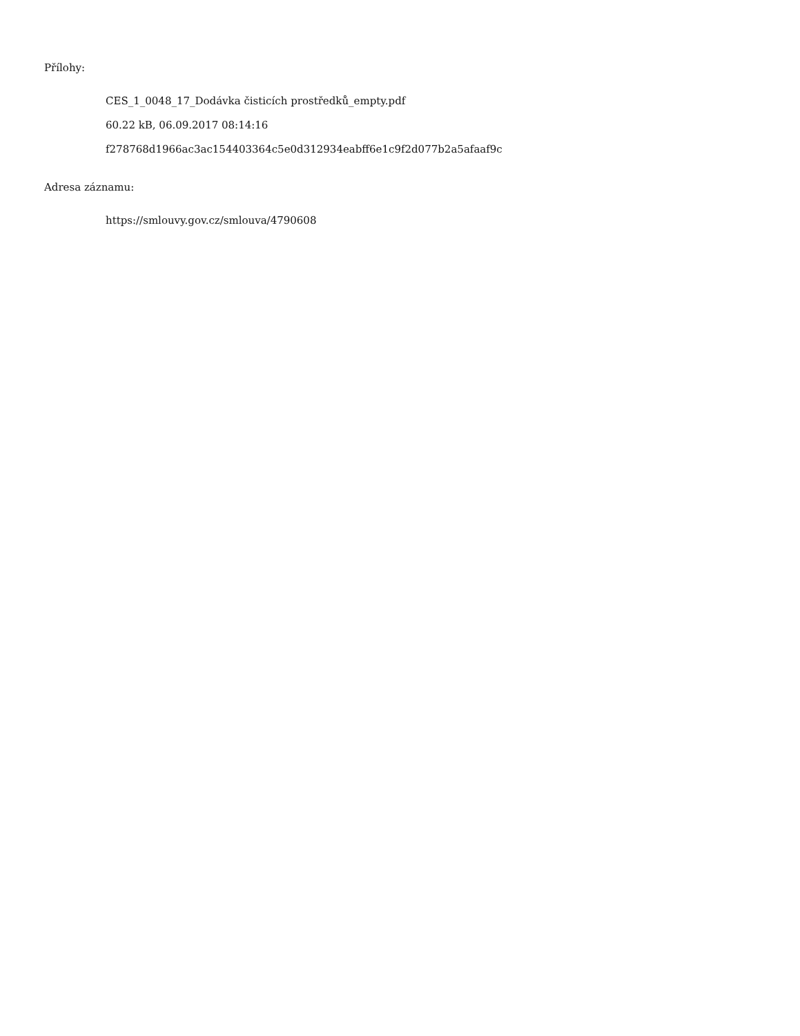Přílohy:
CES_1_0048_17_Dodávka čisticích prostředků_empty.pdf
60.22 kB, 06.09.2017 08:14:16
f278768d1966ac3ac154403364c5e0d312934eabff6e1c9f2d077b2a5afaaf9c
Adresa záznamu:
https://smlouvy.gov.cz/smlouva/4790608